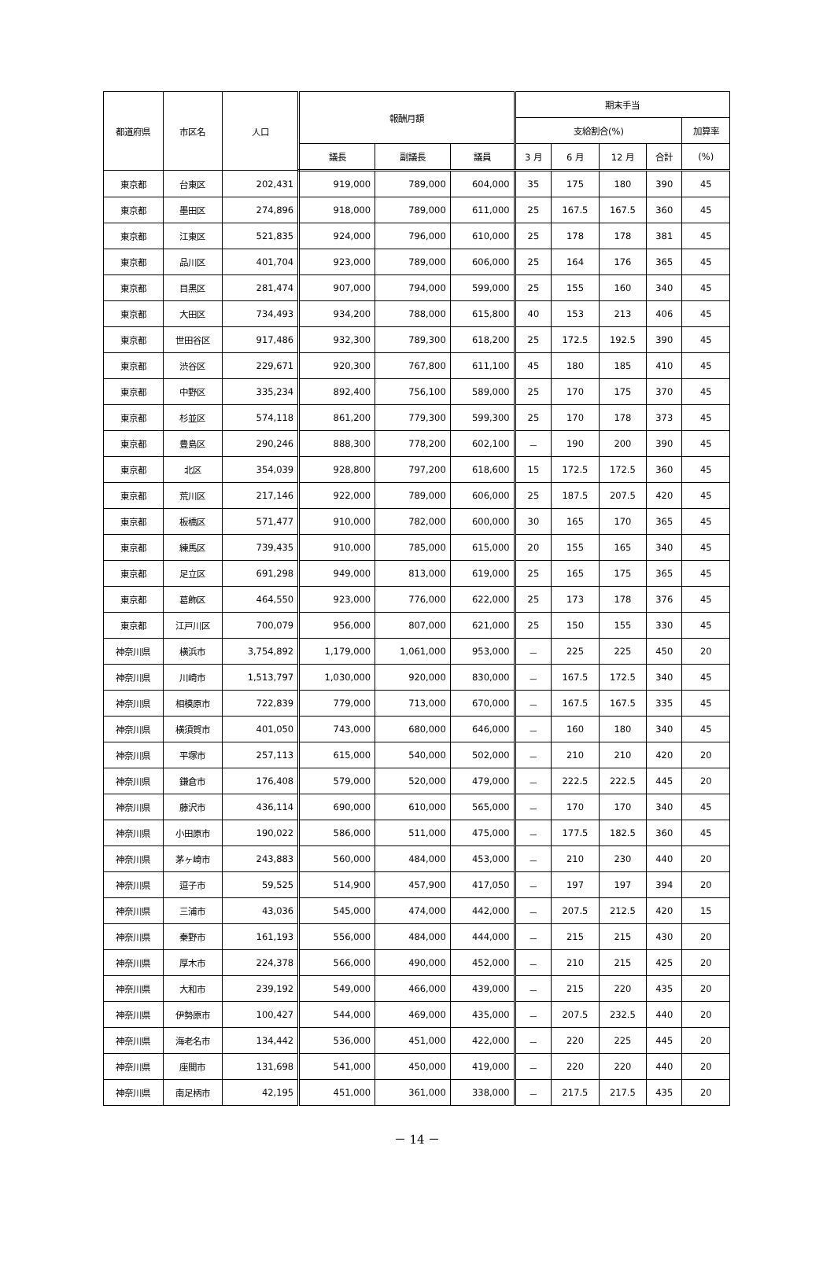| 都道府県 | 市区名 | 人口 | 報酬月額 | | | 期末手当 | | | | |
| --- | --- | --- | --- | --- | --- | --- | --- | --- | --- | --- |
| | | | | | | 支給割合(%) | | | | 加算率 |
| | | | 議長 | 副議長 | 議員 | 3 月 | 6 月 | 12 月 | 合計 | (%) |
| 東京都 | 台東区 | 202,431 | 919,000 | 789,000 | 604,000 | 35 | 175 | 180 | 390 | 45 |
| 東京都 | 墨田区 | 274,896 | 918,000 | 789,000 | 611,000 | 25 | 167.5 | 167.5 | 360 | 45 |
| 東京都 | 江東区 | 521,835 | 924,000 | 796,000 | 610,000 | 25 | 178 | 178 | 381 | 45 |
| 東京都 | 品川区 | 401,704 | 923,000 | 789,000 | 606,000 | 25 | 164 | 176 | 365 | 45 |
| 東京都 | 目黒区 | 281,474 | 907,000 | 794,000 | 599,000 | 25 | 155 | 160 | 340 | 45 |
| 東京都 | 大田区 | 734,493 | 934,200 | 788,000 | 615,800 | 40 | 153 | 213 | 406 | 45 |
| 東京都 | 世田谷区 | 917,486 | 932,300 | 789,300 | 618,200 | 25 | 172.5 | 192.5 | 390 | 45 |
| 東京都 | 渋谷区 | 229,671 | 920,300 | 767,800 | 611,100 | 45 | 180 | 185 | 410 | 45 |
| 東京都 | 中野区 | 335,234 | 892,400 | 756,100 | 589,000 | 25 | 170 | 175 | 370 | 45 |
| 東京都 | 杉並区 | 574,118 | 861,200 | 779,300 | 599,300 | 25 | 170 | 178 | 373 | 45 |
| 東京都 | 豊島区 | 290,246 | 888,300 | 778,200 | 602,100 | － | 190 | 200 | 390 | 45 |
| 東京都 | 北区 | 354,039 | 928,800 | 797,200 | 618,600 | 15 | 172.5 | 172.5 | 360 | 45 |
| 東京都 | 荒川区 | 217,146 | 922,000 | 789,000 | 606,000 | 25 | 187.5 | 207.5 | 420 | 45 |
| 東京都 | 板橋区 | 571,477 | 910,000 | 782,000 | 600,000 | 30 | 165 | 170 | 365 | 45 |
| 東京都 | 練馬区 | 739,435 | 910,000 | 785,000 | 615,000 | 20 | 155 | 165 | 340 | 45 |
| 東京都 | 足立区 | 691,298 | 949,000 | 813,000 | 619,000 | 25 | 165 | 175 | 365 | 45 |
| 東京都 | 葛飾区 | 464,550 | 923,000 | 776,000 | 622,000 | 25 | 173 | 178 | 376 | 45 |
| 東京都 | 江戸川区 | 700,079 | 956,000 | 807,000 | 621,000 | 25 | 150 | 155 | 330 | 45 |
| 神奈川県 | 横浜市 | 3,754,892 | 1,179,000 | 1,061,000 | 953,000 | － | 225 | 225 | 450 | 20 |
| 神奈川県 | 川崎市 | 1,513,797 | 1,030,000 | 920,000 | 830,000 | － | 167.5 | 172.5 | 340 | 45 |
| 神奈川県 | 相模原市 | 722,839 | 779,000 | 713,000 | 670,000 | － | 167.5 | 167.5 | 335 | 45 |
| 神奈川県 | 横須賀市 | 401,050 | 743,000 | 680,000 | 646,000 | － | 160 | 180 | 340 | 45 |
| 神奈川県 | 平塚市 | 257,113 | 615,000 | 540,000 | 502,000 | － | 210 | 210 | 420 | 20 |
| 神奈川県 | 鎌倉市 | 176,408 | 579,000 | 520,000 | 479,000 | － | 222.5 | 222.5 | 445 | 20 |
| 神奈川県 | 藤沢市 | 436,114 | 690,000 | 610,000 | 565,000 | － | 170 | 170 | 340 | 45 |
| 神奈川県 | 小田原市 | 190,022 | 586,000 | 511,000 | 475,000 | － | 177.5 | 182.5 | 360 | 45 |
| 神奈川県 | 茅ヶ崎市 | 243,883 | 560,000 | 484,000 | 453,000 | － | 210 | 230 | 440 | 20 |
| 神奈川県 | 逗子市 | 59,525 | 514,900 | 457,900 | 417,050 | － | 197 | 197 | 394 | 20 |
| 神奈川県 | 三浦市 | 43,036 | 545,000 | 474,000 | 442,000 | － | 207.5 | 212.5 | 420 | 15 |
| 神奈川県 | 秦野市 | 161,193 | 556,000 | 484,000 | 444,000 | － | 215 | 215 | 430 | 20 |
| 神奈川県 | 厚木市 | 224,378 | 566,000 | 490,000 | 452,000 | － | 210 | 215 | 425 | 20 |
| 神奈川県 | 大和市 | 239,192 | 549,000 | 466,000 | 439,000 | － | 215 | 220 | 435 | 20 |
| 神奈川県 | 伊勢原市 | 100,427 | 544,000 | 469,000 | 435,000 | － | 207.5 | 232.5 | 440 | 20 |
| 神奈川県 | 海老名市 | 134,442 | 536,000 | 451,000 | 422,000 | － | 220 | 225 | 445 | 20 |
| 神奈川県 | 座間市 | 131,698 | 541,000 | 450,000 | 419,000 | － | 220 | 220 | 440 | 20 |
| 神奈川県 | 南足柄市 | 42,195 | 451,000 | 361,000 | 338,000 | － | 217.5 | 217.5 | 435 | 20 |
－ 14 －